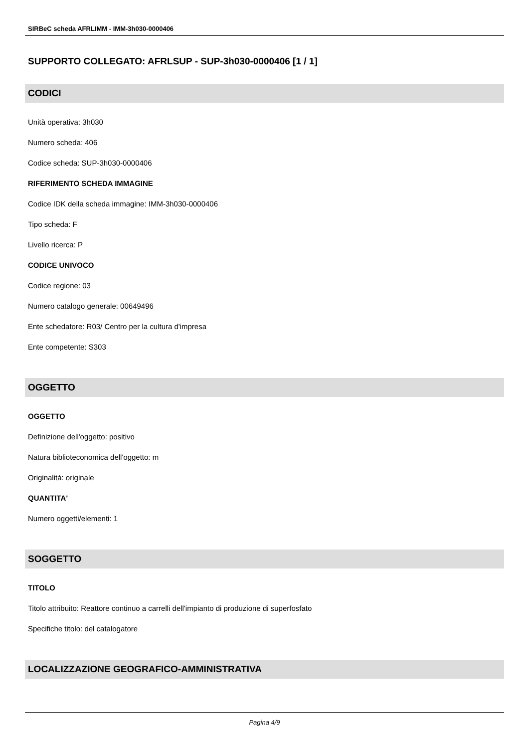SIRBeC scheda AFRLIMM - IMM-3h030-0000406
SUPPORTO COLLEGATO: AFRLSUP - SUP-3h030-0000406 [1 / 1]
CODICI
Unità operativa: 3h030
Numero scheda: 406
Codice scheda: SUP-3h030-0000406
RIFERIMENTO SCHEDA IMMAGINE
Codice IDK della scheda immagine: IMM-3h030-0000406
Tipo scheda: F
Livello ricerca: P
CODICE UNIVOCO
Codice regione: 03
Numero catalogo generale: 00649496
Ente schedatore: R03/ Centro per la cultura d'impresa
Ente competente: S303
OGGETTO
OGGETTO
Definizione dell'oggetto: positivo
Natura biblioteconomica dell'oggetto: m
Originalità: originale
QUANTITA'
Numero oggetti/elementi: 1
SOGGETTO
TITOLO
Titolo attribuito: Reattore continuo a carrelli dell'impianto di produzione di superfosfato
Specifiche titolo: del catalogatore
LOCALIZZAZIONE GEOGRAFICO-AMMINISTRATIVA
Pagina 4/9